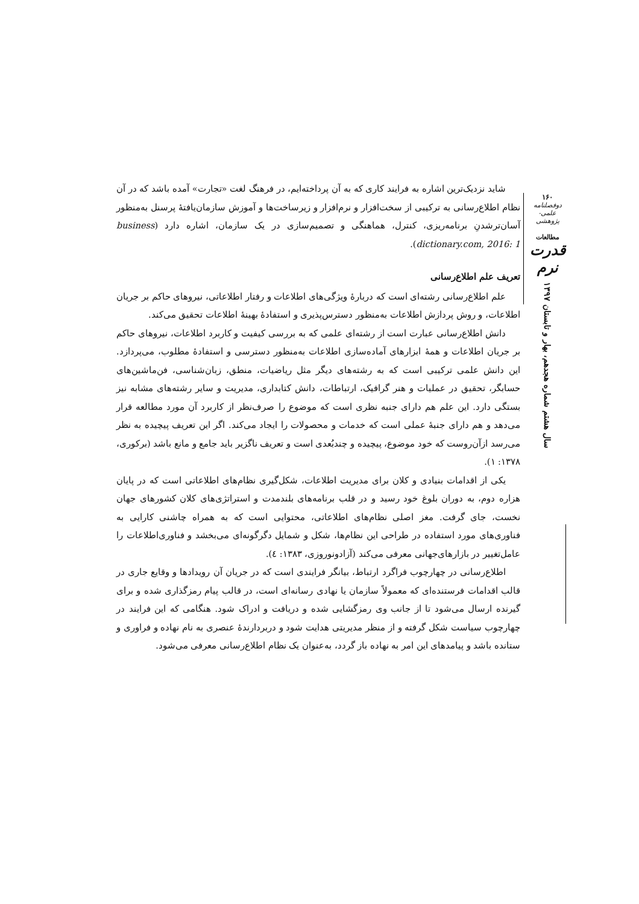شاید نزدیک‌ترین اشاره به فرایند کاری که به آن پرداخته‌ایم، در فرهنگ لغت «تجارت» آمده باشد که در آن نظام اطلاع‌رسانی به ترکیبی از سخت‌افزار و نرم‌افزار و زیرساخت‌ها و آموزش سازمان‌یافتهٔ پرسنل به‌منظور آسان‌ترشدنِ برنامه‌ریزی، کنترل، هماهنگی و تصمیم‌سازی در یک سازمان، اشاره دارد (business dictionary.com, 2016: 1).
تعریف علم اطلاع‌رسانی
علم اطلاع‌رسانی رشته‌ای است که دربارهٔ ویژگی‌های اطلاعات و رفتار اطلاعاتی، نیروهای حاکم بر جریان اطلاعات، و روش پردازش اطلاعات به‌منظور دسترس‌پذیری و استفادهٔ بهینهٔ اطلاعات تحقیق می‌کند.
دانش اطلاع‌رسانی عبارت است از رشته‌ای علمی که به بررسی کیفیت و کاربرد اطلاعات، نیروهای حاکم بر جریان اطلاعات و همهٔ ابزارهای آماده‌سازی اطلاعات به‌منظور دسترسی و استفادهٔ مطلوب، می‌پردازد. این دانش علمی ترکیبی است که به رشته‌های دیگر مثل ریاضیات، منطق، زبان‌شناسی، فن‌ماشین‌های حسابگر، تحقیق در عملیات و هنر گرافیک، ارتباطات، دانش کتابداری، مدیریت و سایر رشته‌های مشابه نیز بستگی دارد. این علم هم دارای جنبه نظری است که موضوع را صرف‌نظر از کاربرد آن مورد مطالعه قرار می‌دهد و هم دارای جنبهٔ عملی است که خدمات و محصولات را ایجاد می‌کند. اگر این تعریف پیچیده به نظر می‌رسد ازآن‌روست که خود موضوع، پیچیده و چندبُعدی است و تعریف ناگزیر باید جامع و مانع باشد (برکوری، ۱۳۷۸: ۱).
یکی از اقدامات بنیادی و کلان برای مدیریت اطلاعات، شکل‌گیری نظام‌های اطلاعاتی است که در پایان هزاره دوم، به دوران بلوغ خود رسید و در قلب برنامه‌های بلندمدت و استراتژی‌های کلان کشورهای جهان نخست، جای گرفت. مغز اصلی نظام‌های اطلاعاتی، محتوایی است که به همراه چاشنی کارایی به فناوری‌های مورد استفاده در طراحی این نظام‌ها، شکل و شمایل دگرگونه‌ای می‌بخشد و فناوری‌اطلاعات را عامل‌تغییر در بازارهای‌جهانی معرفی می‌کند (آزادونوروزی، ۱۳۸۳: ٤).
اطلاع‌رسانی در چهارچوب فراگرد ارتباط، بیانگر فرایندی است که در جریان آن رویدادها و وقایع جاری در قالب اقدامات فرستنده‌ای که معمولاً سازمان یا نهادی رسانه‌ای است، در قالب پیام رمزگذاری شده و برای گیرنده ارسال می‌شود تا از جانب وی رمزگشایی شده و دریافت و ادراک شود. هنگامی که این فرایند در چهارچوب سیاست شکل گرفته و از منظر مدیریتی هدایت شود و دربردارندهٔ عنصری به نام نهاده و فراوری و ستانده باشد و پیامدهای این امر به نهاده باز گردد، به‌عنوان یک نظام اطلاع‌رسانی معرفی می‌شود.
۱۶۰
دوفصلنامه علمی-پژوهشی
مطالعات
قدرت نرم
سال هشتم شماره هجدهم، بهار و تابستان ۱۳۹۷